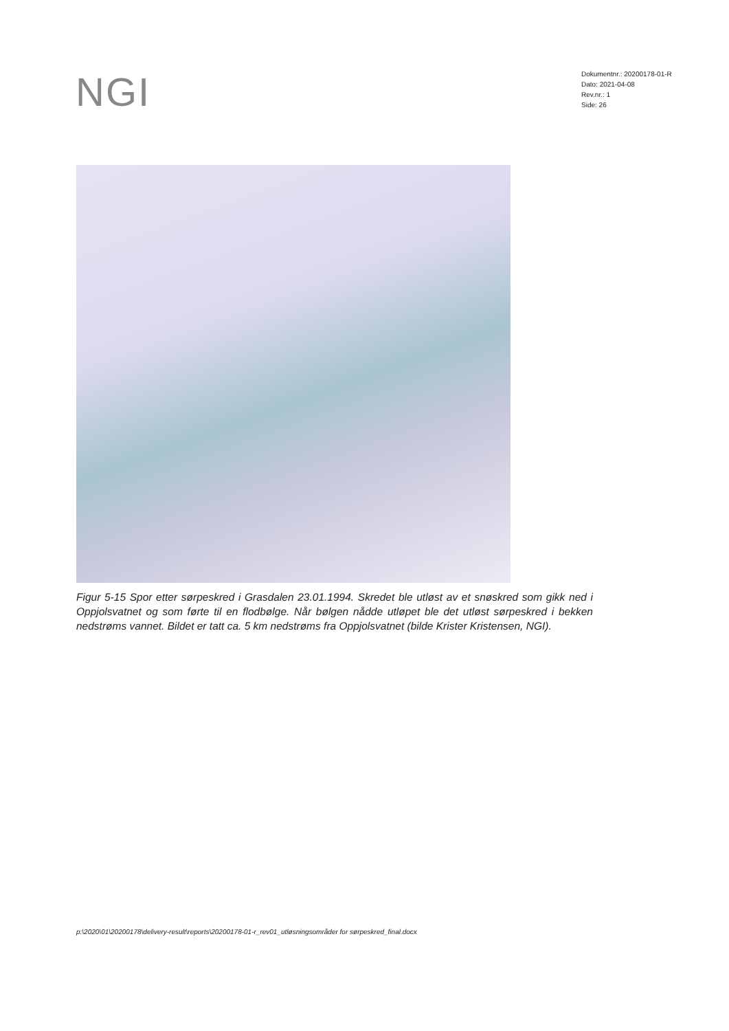NGI
Dokumentnr.: 20200178-01-R
Dato: 2021-04-08
Rev.nr.: 1
Side: 26
Figur 5-15 Spor etter sørpeskred i Grasdalen 23.01.1994. Skredet ble utløst av et snøskred som gikk ned i Oppjolsvatnet og som førte til en flodbølge. Når bølgen nådde utløpet ble det utløst sørpeskred i bekken nedstrøms vannet. Bildet er tatt ca. 5 km nedstrøms fra Oppjolsvatnet (bilde Krister Kristensen, NGI).
p:\2020\01\20200178\delivery-result\reports\20200178-01-r_rev01_utløsningsområder for sørpeskred_final.docx